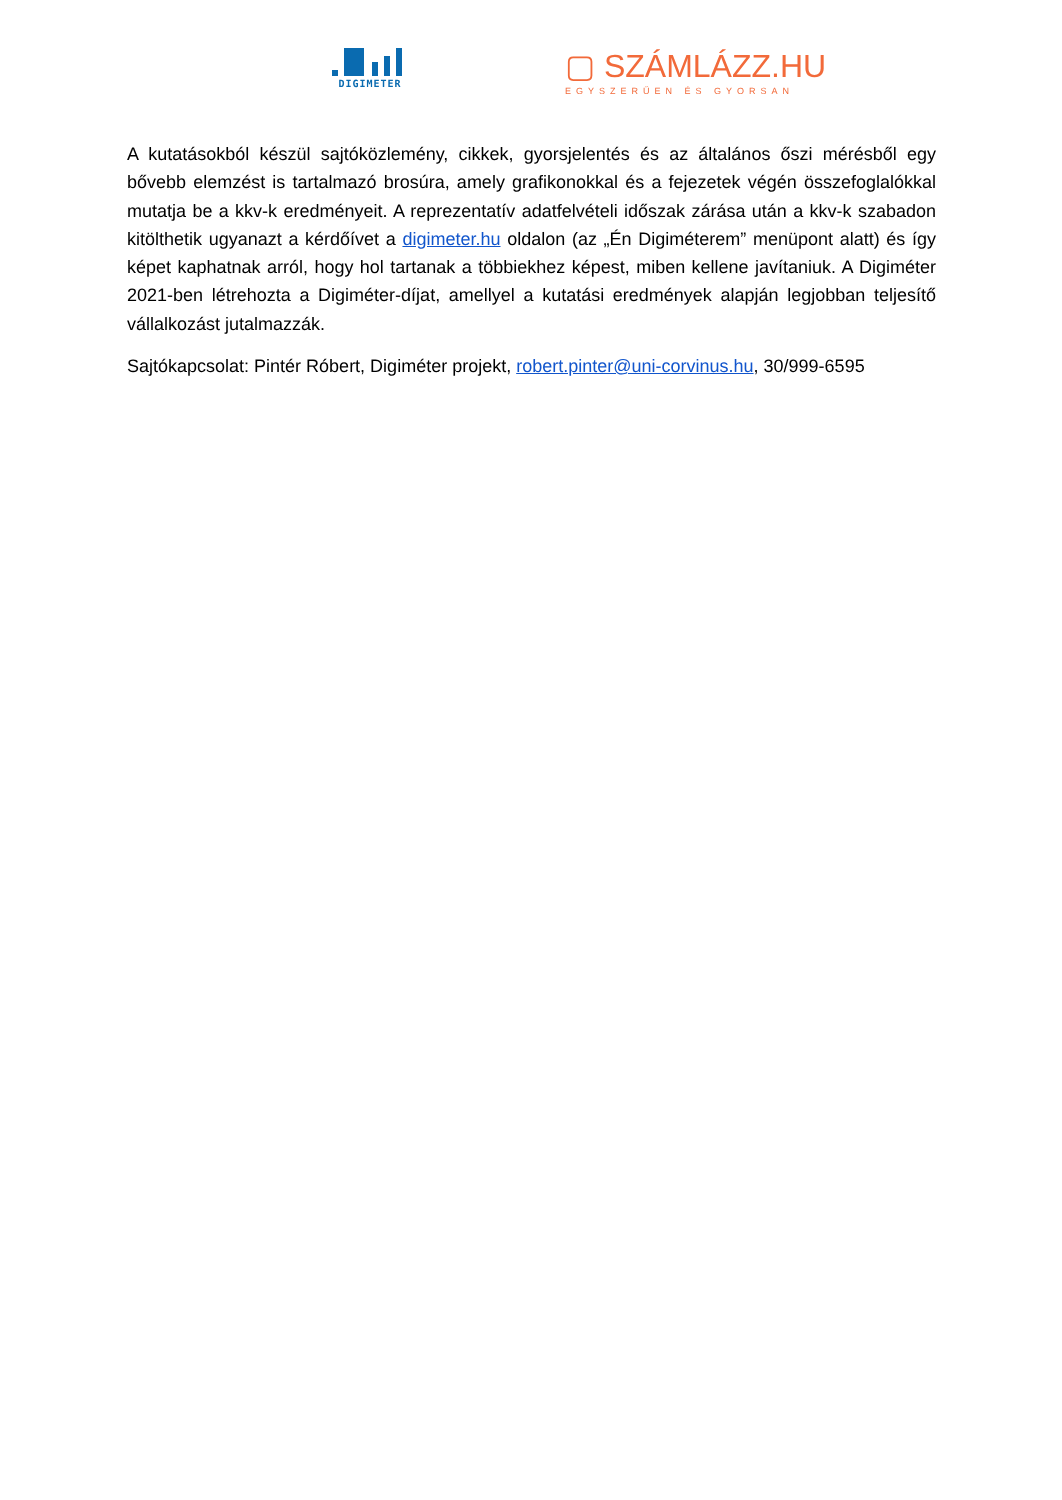DIGIMETER
▢ SZÁMLÁZZ.HU
EGYSZERŰEN ÉS GYORSAN
A kutatásokból készül sajtóközlemény, cikkek, gyorsjelentés és az általános őszi mérésből egy bővebb elemzést is tartalmazó brosúra, amely grafikonokkal és a fejezetek végén összefoglalókkal mutatja be a kkv-k eredményeit. A reprezentatív adatfelvételi időszak zárása után a kkv-k szabadon kitölthetik ugyanazt a kérdőívet a digimeter.hu oldalon (az „Én Digiméterem” menüpont alatt) és így képet kaphatnak arról, hogy hol tartanak a többiekhez képest, miben kellene javítaniuk. A Digiméter 2021-ben létrehozta a Digiméter-díjat, amellyel a kutatási eredmények alapján legjobban teljesítő vállalkozást jutalmazzák.
Sajtókapcsolat: Pintér Róbert, Digiméter projekt, robert.pinter@uni-corvinus.hu, 30/999-6595